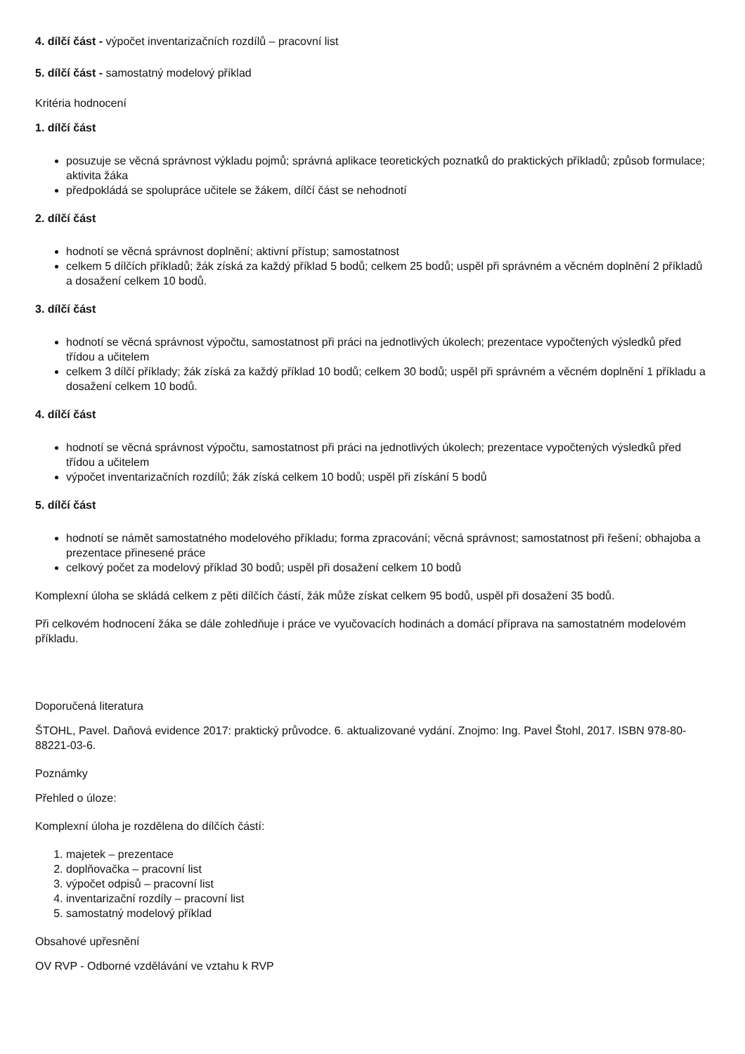4. dílčí část - výpočet inventarizačních rozdílů – pracovní list
5. dílčí část - samostatný modelový příklad
Kritéria hodnocení
1. dílčí část
posuzuje se věcná správnost výkladu pojmů; správná aplikace teoretických poznatků do praktických příkladů; způsob formulace; aktivita žáka
předpokládá se spolupráce učitele se žákem, dílčí část se nehodnotí
2. dílčí část
hodnotí se věcná správnost doplnění; aktivní přístup; samostatnost
celkem 5 dílčích příkladů; žák získá za každý příklad 5 bodů; celkem 25 bodů; uspěl při správném a věcném doplnění 2 příkladů a dosažení celkem 10 bodů.
3. dílčí část
hodnotí se věcná správnost výpočtu, samostatnost při práci na jednotlivých úkolech; prezentace vypočtených výsledků před třídou a učitelem
celkem 3 dílčí příklady; žák získá za každý příklad 10 bodů; celkem 30 bodů; uspěl při správném a věcném doplnění 1 příkladu a dosažení celkem 10 bodů.
4. dílčí část
hodnotí se věcná správnost výpočtu, samostatnost při práci na jednotlivých úkolech; prezentace vypočtených výsledků před třídou a učitelem
výpočet inventarizačních rozdílů; žák získá celkem 10 bodů; uspěl při získání 5 bodů
5. dílčí část
hodnotí se námět samostatného modelového příkladu; forma zpracování; věcná správnost; samostatnost při řešení; obhajoba a prezentace přinesené práce
celkový počet za modelový příklad 30 bodů; uspěl při dosažení celkem 10 bodů
Komplexní úloha se skládá celkem z pěti dílčích částí, žák může získat celkem 95 bodů, uspěl při dosažení 35 bodů.
Při celkovém hodnocení žáka se dále zohledňuje i práce ve vyučovacích hodinách a domácí příprava na samostatném modelovém příkladu.
Doporučená literatura
ŠTOHL, Pavel. Daňová evidence 2017: praktický průvodce. 6. aktualizované vydání. Znojmo: Ing. Pavel Štohl, 2017. ISBN 978-80-88221-03-6.
Poznámky
Přehled o úloze:
Komplexní úloha je rozdělena do dílčích částí:
1. majetek – prezentace
2. doplňovačka – pracovní list
3. výpočet odpisů – pracovní list
4. inventarizační rozdíly – pracovní list
5. samostatný modelový příklad
Obsahové upřesnění
OV RVP - Odborné vzdělávání ve vztahu k RVP